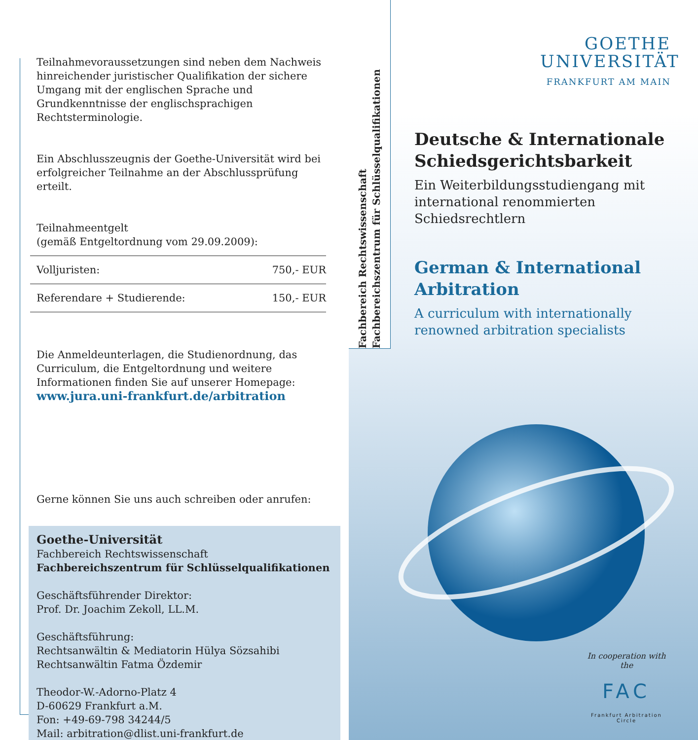Teilnahmevoraussetzungen sind neben dem Nachweis hinreichender juristischer Qualifikation der sichere Umgang mit der englischen Sprache und Grundkenntnisse der englischsprachigen Rechtsterminologie.
Ein Abschlusszeugnis der Goethe-Universität wird bei erfolgreicher Teilnahme an der Abschlussprüfung erteilt.
Teilnahmeentgelt
(gemäß Entgeltordnung vom 29.09.2009):
| Volljuristen: | 750,- EUR |
| Referendare + Studierende: | 150,- EUR |
Die Anmeldeunterlagen, die Studienordnung, das Curriculum, die Entgeltordnung und weitere Informationen finden Sie auf unserer Homepage:
www.jura.uni-frankfurt.de/arbitration
Gerne können Sie uns auch schreiben oder anrufen:
Goethe-Universität
Fachbereich Rechtswissenschaft
Fachbereichszentrum für Schlüsselqualifikationen
Geschäftsführender Direktor:
Prof. Dr. Joachim Zekoll, LL.M.
Geschäftsführung:
Rechtsanwältin & Mediatorin Hülya Sözsahibi
Rechtsanwältin Fatma Özdemir
Theodor-W.-Adorno-Platz 4
D-60629 Frankfurt a.M.
Fon: +49-69-798 34244/5
Mail: arbitration@dlist.uni-frankfurt.de
Fachbereich Rechtswissenschaft
Fachbereichszentrum für Schlüsselqualifikationen
GOETHE
UNIVERSITÄT
FRANKFURT AM MAIN
Deutsche & Internationale Schiedsgerichtsbarkeit
Ein Weiterbildungsstudiengang mit international renommierten Schiedsrechtlern
German & International Arbitration
A curriculum with internationally renowned arbitration specialists
In cooperation with the
FAC
Frankfurt Arbitration Circle